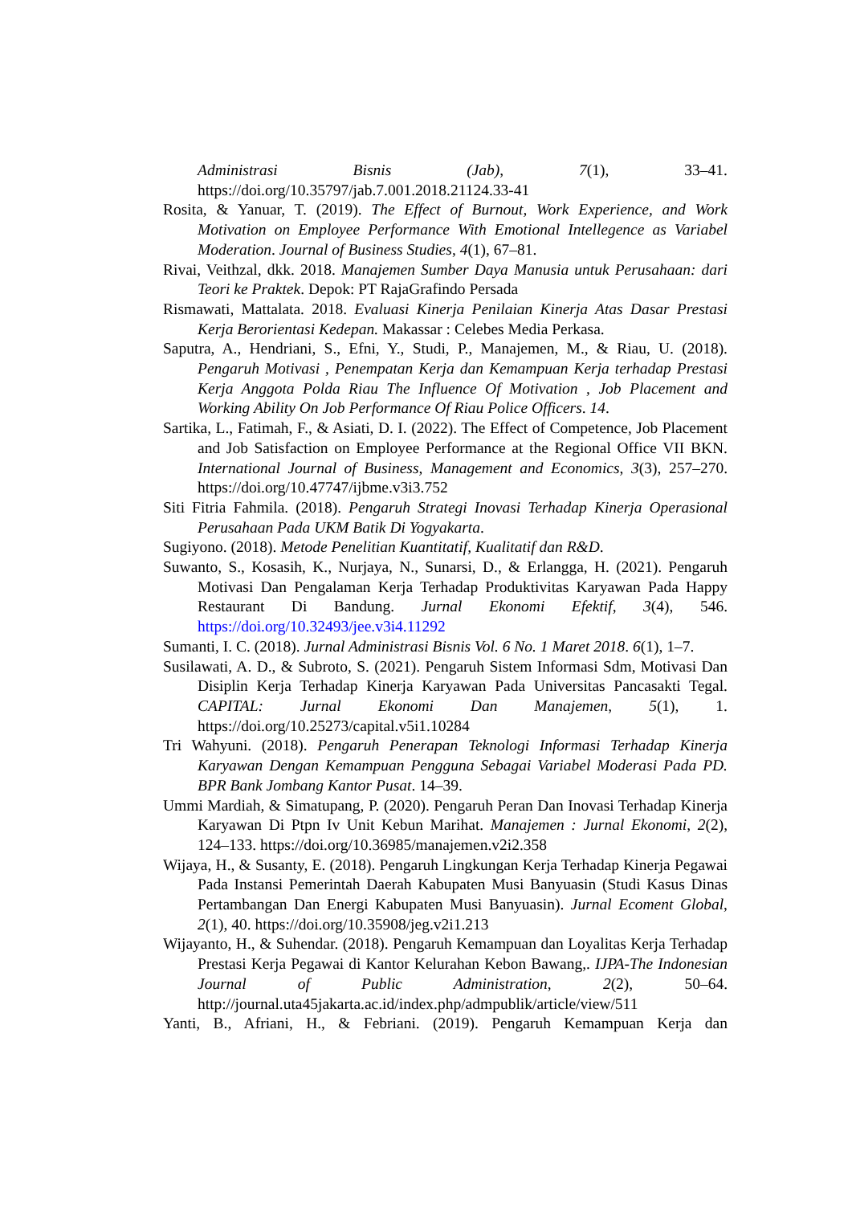Administrasi Bisnis (Jab), 7(1), 33–41. https://doi.org/10.35797/jab.7.001.2018.21124.33-41
Rosita, & Yanuar, T. (2019). The Effect of Burnout, Work Experience, and Work Motivation on Employee Performance With Emotional Intellegence as Variabel Moderation. Journal of Business Studies, 4(1), 67–81.
Rivai, Veithzal, dkk. 2018. Manajemen Sumber Daya Manusia untuk Perusahaan: dari Teori ke Praktek. Depok: PT RajaGrafindo Persada
Rismawati, Mattalata. 2018. Evaluasi Kinerja Penilaian Kinerja Atas Dasar Prestasi Kerja Berorientasi Kedepan. Makassar : Celebes Media Perkasa.
Saputra, A., Hendriani, S., Efni, Y., Studi, P., Manajemen, M., & Riau, U. (2018). Pengaruh Motivasi , Penempatan Kerja dan Kemampuan Kerja terhadap Prestasi Kerja Anggota Polda Riau The Influence Of Motivation , Job Placement and Working Ability On Job Performance Of Riau Police Officers. 14.
Sartika, L., Fatimah, F., & Asiati, D. I. (2022). The Effect of Competence, Job Placement and Job Satisfaction on Employee Performance at the Regional Office VII BKN. International Journal of Business, Management and Economics, 3(3), 257–270. https://doi.org/10.47747/ijbme.v3i3.752
Siti Fitria Fahmila. (2018). Pengaruh Strategi Inovasi Terhadap Kinerja Operasional Perusahaan Pada UKM Batik Di Yogyakarta.
Sugiyono. (2018). Metode Penelitian Kuantitatif, Kualitatif dan R&D.
Suwanto, S., Kosasih, K., Nurjaya, N., Sunarsi, D., & Erlangga, H. (2021). Pengaruh Motivasi Dan Pengalaman Kerja Terhadap Produktivitas Karyawan Pada Happy Restaurant Di Bandung. Jurnal Ekonomi Efektif, 3(4), 546. https://doi.org/10.32493/jee.v3i4.11292
Sumanti, I. C. (2018). Jurnal Administrasi Bisnis Vol. 6 No. 1 Maret 2018. 6(1), 1–7.
Susilawati, A. D., & Subroto, S. (2021). Pengaruh Sistem Informasi Sdm, Motivasi Dan Disiplin Kerja Terhadap Kinerja Karyawan Pada Universitas Pancasakti Tegal. CAPITAL: Jurnal Ekonomi Dan Manajemen, 5(1), 1. https://doi.org/10.25273/capital.v5i1.10284
Tri Wahyuni. (2018). Pengaruh Penerapan Teknologi Informasi Terhadap Kinerja Karyawan Dengan Kemampuan Pengguna Sebagai Variabel Moderasi Pada PD. BPR Bank Jombang Kantor Pusat. 14–39.
Ummi Mardiah, & Simatupang, P. (2020). Pengaruh Peran Dan Inovasi Terhadap Kinerja Karyawan Di Ptpn Iv Unit Kebun Marihat. Manajemen : Jurnal Ekonomi, 2(2), 124–133. https://doi.org/10.36985/manajemen.v2i2.358
Wijaya, H., & Susanty, E. (2018). Pengaruh Lingkungan Kerja Terhadap Kinerja Pegawai Pada Instansi Pemerintah Daerah Kabupaten Musi Banyuasin (Studi Kasus Dinas Pertambangan Dan Energi Kabupaten Musi Banyuasin). Jurnal Ecoment Global, 2(1), 40. https://doi.org/10.35908/jeg.v2i1.213
Wijayanto, H., & Suhendar. (2018). Pengaruh Kemampuan dan Loyalitas Kerja Terhadap Prestasi Kerja Pegawai di Kantor Kelurahan Kebon Bawang,. IJPA-The Indonesian Journal of Public Administration, 2(2), 50–64. http://journal.uta45jakarta.ac.id/index.php/admpublik/article/view/511
Yanti, B., Afriani, H., & Febriani. (2019). Pengaruh Kemampuan Kerja dan